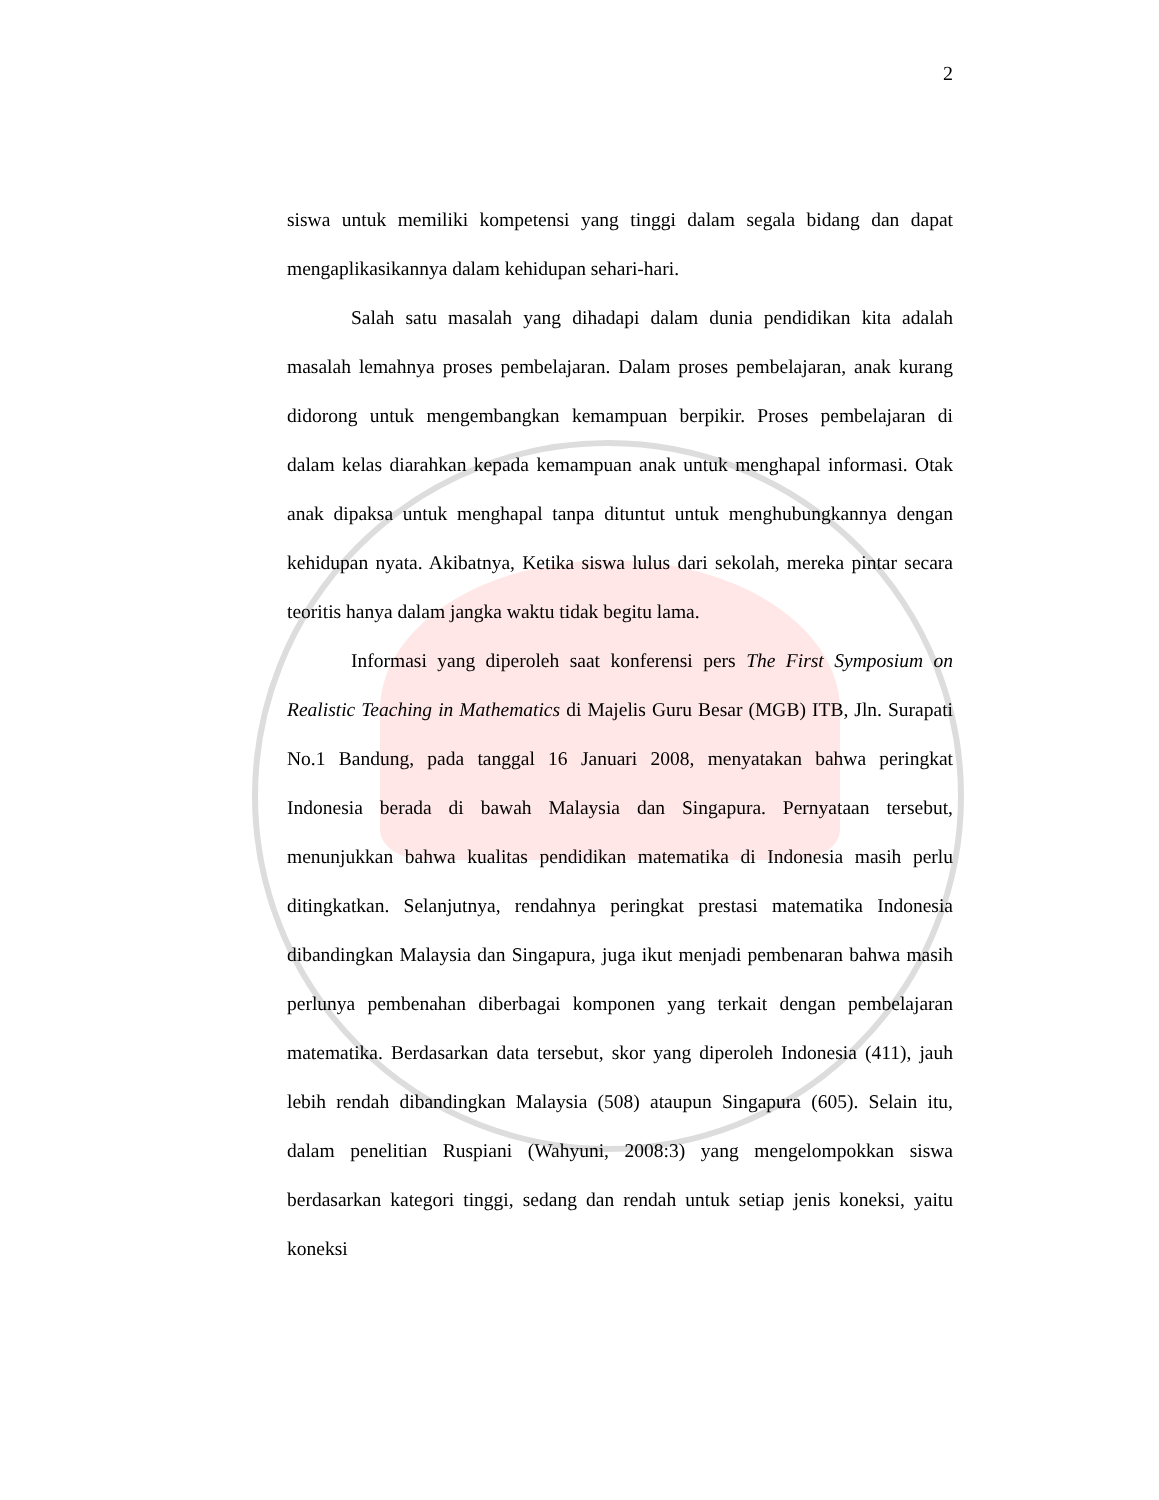2
siswa untuk memiliki kompetensi yang tinggi dalam segala bidang dan dapat mengaplikasikannya dalam kehidupan sehari-hari.
Salah satu masalah yang dihadapi dalam dunia pendidikan kita adalah masalah lemahnya proses pembelajaran. Dalam proses pembelajaran, anak kurang didorong untuk mengembangkan kemampuan berpikir. Proses pembelajaran di dalam kelas diarahkan kepada kemampuan anak untuk menghapal informasi. Otak anak dipaksa untuk menghapal tanpa dituntut untuk menghubungkannya dengan kehidupan nyata. Akibatnya, Ketika siswa lulus dari sekolah, mereka pintar secara teoritis hanya dalam jangka waktu tidak begitu lama.
Informasi yang diperoleh saat konferensi pers The First Symposium on Realistic Teaching in Mathematics di Majelis Guru Besar (MGB) ITB, Jln. Surapati No.1 Bandung, pada tanggal 16 Januari 2008, menyatakan bahwa peringkat Indonesia berada di bawah Malaysia dan Singapura. Pernyataan tersebut, menunjukkan bahwa kualitas pendidikan matematika di Indonesia masih perlu ditingkatkan. Selanjutnya, rendahnya peringkat prestasi matematika Indonesia dibandingkan Malaysia dan Singapura, juga ikut menjadi pembenaran bahwa masih perlunya pembenahan diberbagai komponen yang terkait dengan pembelajaran matematika. Berdasarkan data tersebut, skor yang diperoleh Indonesia (411), jauh lebih rendah dibandingkan Malaysia (508) ataupun Singapura (605). Selain itu, dalam penelitian Ruspiani (Wahyuni, 2008:3) yang mengelompokkan siswa berdasarkan kategori tinggi, sedang dan rendah untuk setiap jenis koneksi, yaitu koneksi